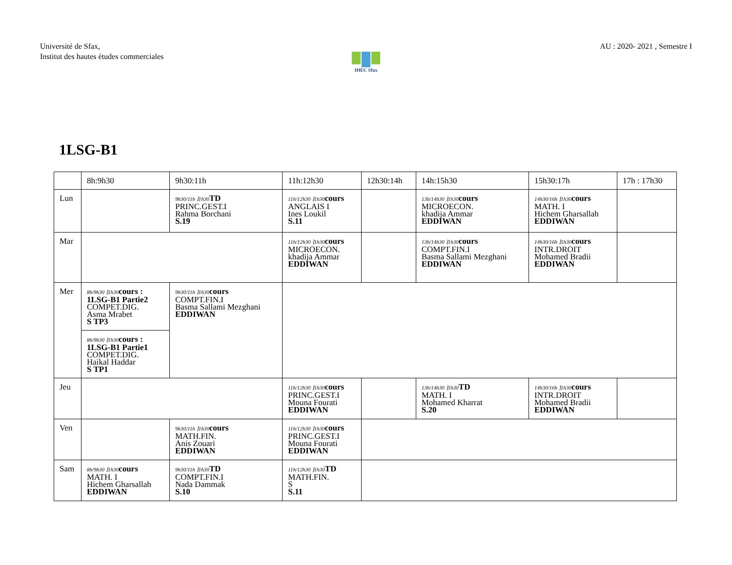Université de Sfax,
Institut des hautes études commerciales
AU : 2020- 2021 , Semestre I
IHEC Sfax
1LSG-B1
| | 8h:9h30 | 9h30:11h | 11h:12h30 | 12h30:14h | | 14h:15h30 | 15h30:17h | 17h : 17h30 |
| Lun | | 9h30/11h ⌉1h30 TD PRINC.GEST.I Rahma Borchani S.19 | 11h/12h30 ⌉1h30 cours ANGLAIS I Ines Loukil S.11 | | 13h/14h30 ⌉1h30 cours MICROECON. khadija Ammar EDDIWAN | | 14h30/16h ⌉1h30 cours MATH. I Hichem Gharsallah EDDIWAN | |
| Mar | | | 11h/12h30 ⌉1h30 cours MICROECON. khadija Ammar EDDIWAN | | 13h/14h30 ⌉1h30 cours COMPT.FIN.I Basma Sallami Mezghani EDDIWAN | | 14h30/16h ⌉1h30 cours INTR.DROIT Mohamed Bradii EDDIWAN | |
| Mer | 8h/9h30 ⌉1h30 cours : 1LSG-B1 Partie2 COMPET.DIG. Asma Mrabet S TP3 | 9h30/11h ⌉1h30 cours COMPT.FIN.I Basma Sallami Mezghani EDDIWAN | | | | | | |
| | 8h/9h30 ⌉1h30 cours : 1LSG-B1 Partie1 COMPET.DIG. Haikal Haddar S TP1 | | | | | | | |
| Jeu | | | 11h/12h30 ⌉1h30 cours PRINC.GEST.I Mouna Fourati EDDIWAN | | 13h/14h30 ⌉1h30 TD MATH. I Mohamed Kharrat S.20 | | 14h30/16h ⌉1h30 cours INTR.DROIT Mohamed Bradii EDDIWAN | |
| Ven | | 9h30/11h ⌉1h30 cours MATH.FIN. Anis Zouari EDDIWAN | 11h/12h30 ⌉1h30 cours PRINC.GEST.I Mouna Fourati EDDIWAN | | | | | |
| Sam | 8h/9h30 ⌉1h30 cours MATH. I Hichem Gharsallah EDDIWAN | 9h30/11h ⌉1h30 TD COMPT.FIN.I Nada Dammak S.10 | 11h/12h30 ⌉1h30 TD MATH.FIN. S S.11 | | | | | |